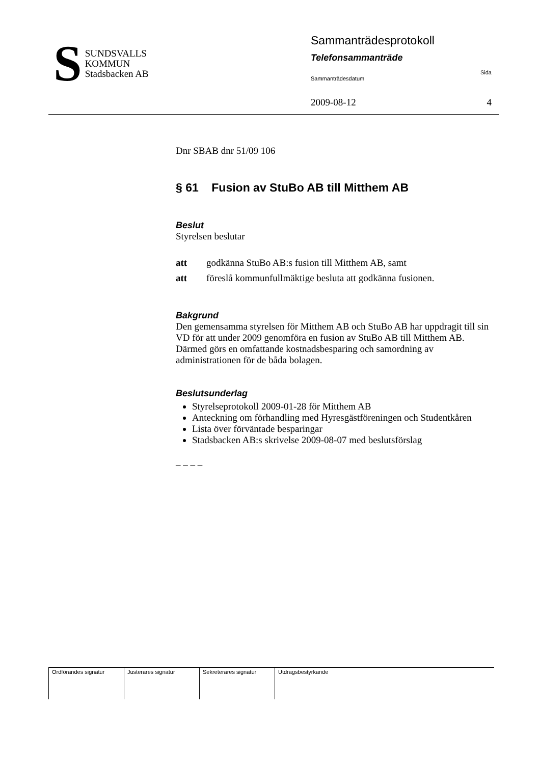S
SUNDSVALLS
KOMMUN
Stadsbacken AB
Sammanträdesprotokoll
Telefonsammanträde
Sammanträdesdatum Sida
2009-08-12 4
Dnr SBAB dnr 51/09 106
§ 61 Fusion av StuBo AB till Mitthem AB
Beslut
Styrelsen beslutar
att godkänna StuBo AB:s fusion till Mitthem AB, samt
att föreslå kommunfullmäktige besluta att godkänna fusionen.
Bakgrund
Den gemensamma styrelsen för Mitthem AB och StuBo AB har uppdragit till sin VD för att under 2009 genomföra en fusion av StuBo AB till Mitthem AB. Därmed görs en omfattande kostnadsbesparing och samordning av administrationen för de båda bolagen.
Beslutsunderlag
Styrelseprotokoll 2009-01-28 för Mitthem AB
Anteckning om förhandling med Hyresgästföreningen och Studentkåren
Lista över förväntade besparingar
Stadsbacken AB:s skrivelse 2009-08-07 med beslutsförslag
– – – –
| Ordförandes signatur | Justerares signatur | Sekreterares signatur | Utdragsbestyrkande |